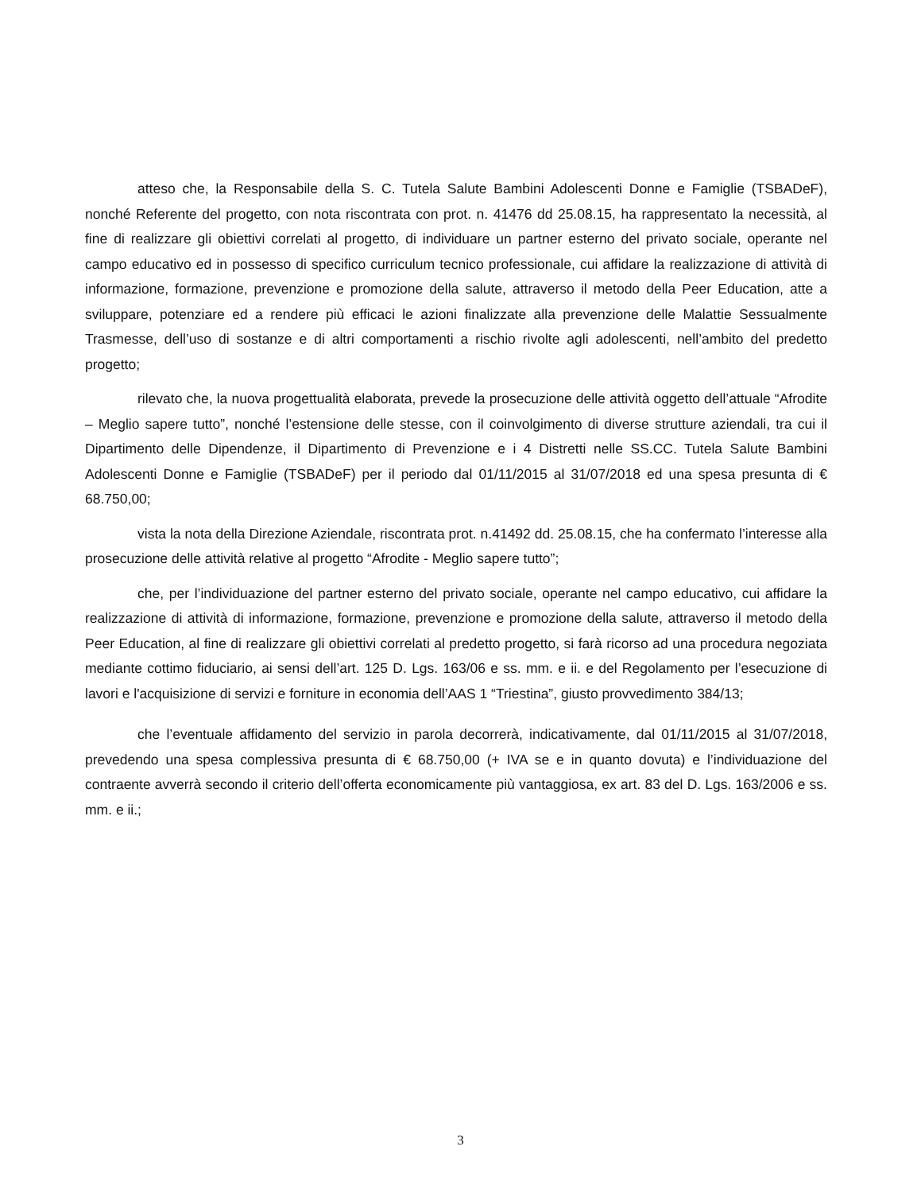atteso che, la Responsabile della S. C. Tutela Salute Bambini Adolescenti Donne e Famiglie (TSBADeF), nonché Referente del progetto, con nota riscontrata con prot. n. 41476 dd 25.08.15, ha rappresentato la necessità, al fine di realizzare gli obiettivi correlati al progetto, di individuare un partner esterno del privato sociale, operante nel campo educativo ed in possesso di specifico curriculum tecnico professionale, cui affidare la realizzazione di attività di informazione, formazione, prevenzione e promozione della salute, attraverso il metodo della Peer Education, atte a sviluppare, potenziare ed a rendere più efficaci le azioni finalizzate alla prevenzione delle Malattie Sessualmente Trasmesse, dell’uso di sostanze e di altri comportamenti a rischio rivolte agli adolescenti, nell’ambito del predetto progetto;
rilevato che, la nuova progettualità elaborata, prevede la prosecuzione delle attività oggetto dell’attuale “Afrodite – Meglio sapere tutto”, nonché l’estensione delle stesse, con il coinvolgimento di diverse strutture aziendali, tra cui il Dipartimento delle Dipendenze, il Dipartimento di Prevenzione e i 4 Distretti nelle SS.CC. Tutela Salute Bambini Adolescenti Donne e Famiglie (TSBADeF) per il periodo dal 01/11/2015 al 31/07/2018 ed una spesa presunta di € 68.750,00;
vista la nota della Direzione Aziendale, riscontrata prot. n.41492 dd. 25.08.15, che ha confermato l’interesse alla prosecuzione delle attività relative al progetto “Afrodite - Meglio sapere tutto”;
che, per l’individuazione del partner esterno del privato sociale, operante nel campo educativo, cui affidare la realizzazione di attività di informazione, formazione, prevenzione e promozione della salute, attraverso il metodo della Peer Education, al fine di realizzare gli obiettivi correlati al predetto progetto, si farà ricorso ad una procedura negoziata mediante cottimo fiduciario, ai sensi dell’art. 125 D. Lgs. 163/06 e ss. mm. e ii. e del Regolamento per l’esecuzione di lavori e l'acquisizione di servizi e forniture in economia dell’AAS 1 “Triestina”, giusto provvedimento 384/13;
che l’eventuale affidamento del servizio in parola decorrerà, indicativamente, dal 01/11/2015 al 31/07/2018, prevedendo una spesa complessiva presunta di € 68.750,00 (+ IVA se e in quanto dovuta) e l’individuazione del contraente avverrà secondo il criterio dell’offerta economicamente più vantaggiosa, ex art. 83 del D. Lgs. 163/2006 e ss. mm. e ii.;
3